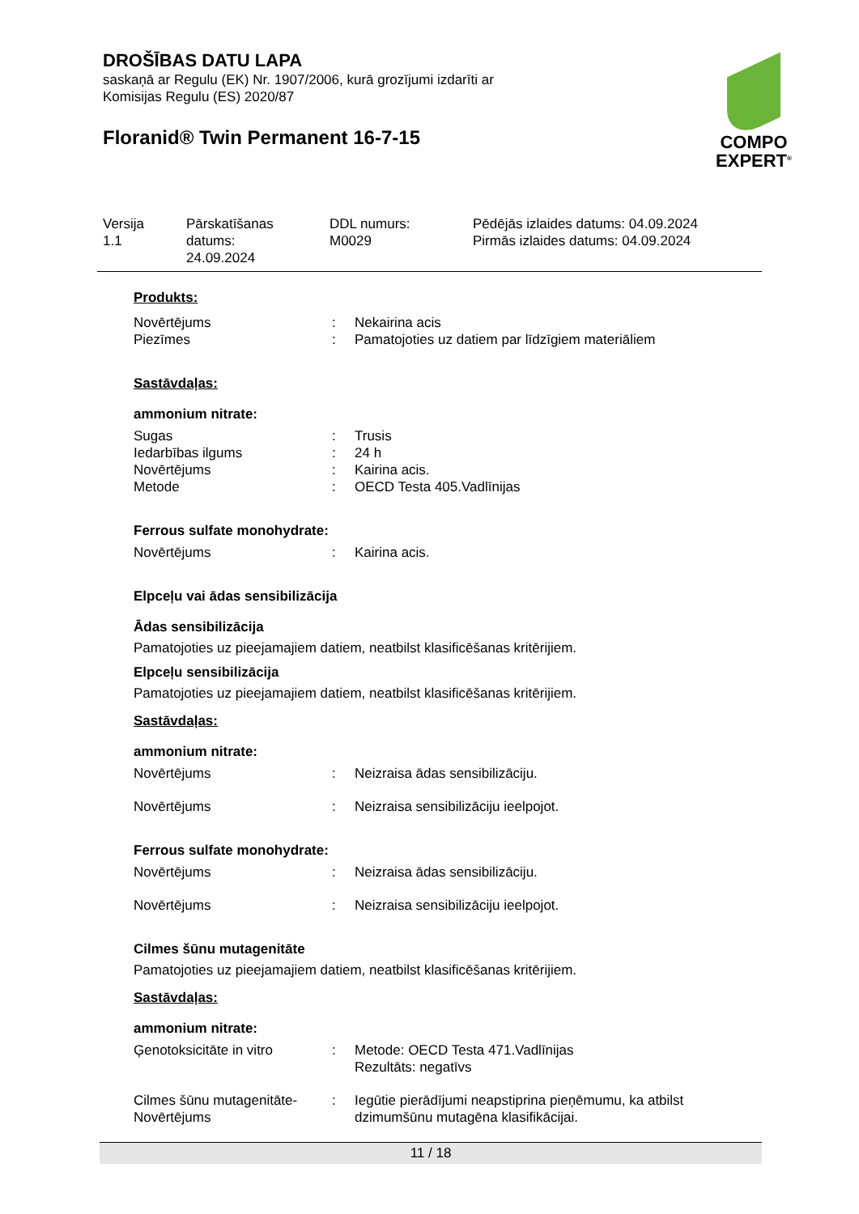DROŠĪBAS DATU LAPA
saskaņā ar Regulu (EK) Nr. 1907/2006, kurā grozījumi izdarīti ar
Komisijas Regulu (ES) 2020/87
Floranid® Twin Permanent 16-7-15
COMPO
EXPERT<sup>®</sup>
Versija
1.1
Pārskatīšanas
datums:
24.09.2024
DDL numurs:
M0029
Pēdējās izlaides datums: 04.09.2024
Pirmās izlaides datums: 04.09.2024
Produkts:
| Novērtējums | : | Nekairina acis |
| Piezīmes | : | Pamatojoties uz datiem par līdzīgiem materiāliem |
Sastāvdaļas:
ammonium nitrate:
| Sugas | : | Trusis |
| Iedarbības ilgums | : | 24 h |
| Novērtējums | : | Kairina acis. |
| Metode | : | OECD Testa 405.Vadlīnijas |
Ferrous sulfate monohydrate:
| Novērtējums | : | Kairina acis. |
Elpceļu vai ādas sensibilizācija
Ādas sensibilizācija
Pamatojoties uz pieejamajiem datiem, neatbilst klasificēšanas kritērijiem.
Elpceļu sensibilizācija
Pamatojoties uz pieejamajiem datiem, neatbilst klasificēšanas kritērijiem.
Sastāvdaļas:
ammonium nitrate:
| Novērtējums | : | Neizraisa ādas sensibilizāciju. |
| Novērtējums | : | Neizraisa sensibilizāciju ieelpojot. |
Ferrous sulfate monohydrate:
| Novērtējums | : | Neizraisa ādas sensibilizāciju. |
| Novērtējums | : | Neizraisa sensibilizāciju ieelpojot. |
Cilmes šūnu mutagenitāte
Pamatojoties uz pieejamajiem datiem, neatbilst klasificēšanas kritērijiem.
Sastāvdaļas:
ammonium nitrate:
| Ģenotoksicitāte in vitro | : | Metode: OECD Testa 471.Vadlīnijas Rezultāts: negatīvs |
| Cilmes šūnu mutagenitāte- Novērtējums | : | Iegūtie pierādījumi neapstiprina pieņēmumu, ka atbilst dzimumšūnu mutagēna klasifikācijai. |
11 / 18